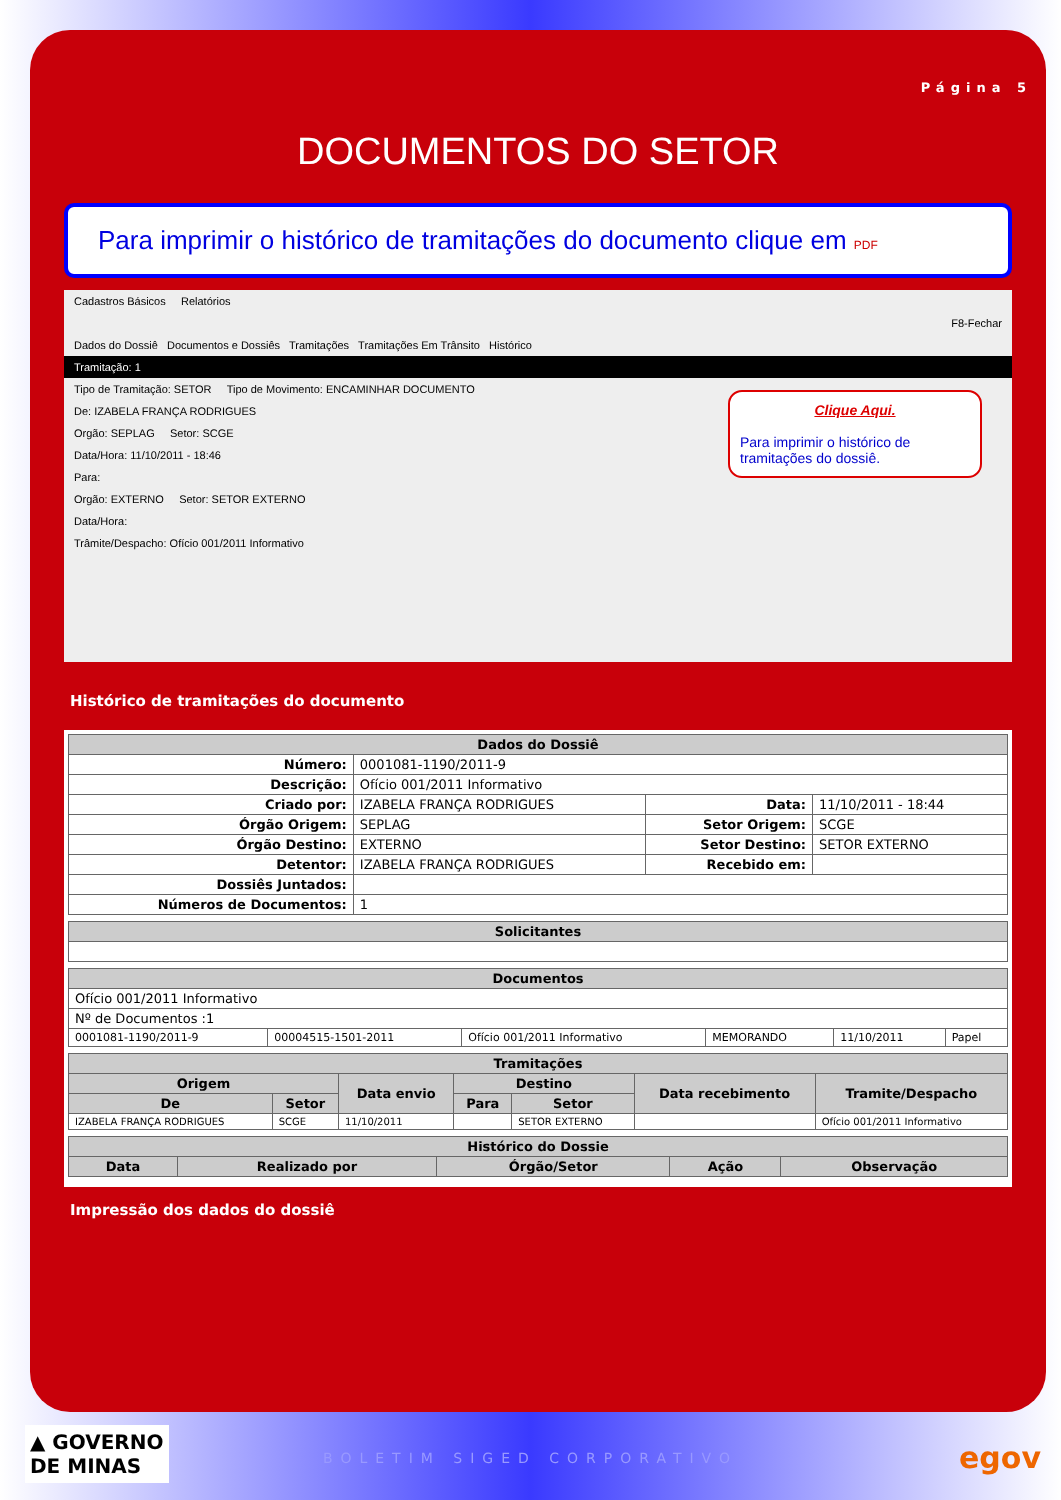Página 5
DOCUMENTOS DO SETOR
Para imprimir o histórico de tramitações do documento clique em PDF
Cadastros Básicos Relatórios
F8-Fechar
Dados do Dossiê Documentos e Dossiês Tramitações Tramitações Em Trânsito Histórico
Tramitação: 1
Tipo de Tramitação: SETOR Tipo de Movimento: ENCAMINHAR DOCUMENTO
De: IZABELA FRANÇA RODRIGUES
Orgão: SEPLAG Setor: SCGE
Data/Hora: 11/10/2011 - 18:46
Para:
Orgão: EXTERNO Setor: SETOR EXTERNO
Data/Hora:
Trâmite/Despacho: Ofício 001/2011 Informativo
Clique Aqui.
Para imprimir o histórico de tramitações do dossiê.
Histórico de tramitações do documento
| Dados do Dossiê | | | |
| --- | --- | --- | --- |
| Número: | 0001081-1190/2011-9 | | |
| Descrição: | Ofício 001/2011 Informativo | | |
| Criado por: | IZABELA FRANÇA RODRIGUES | Data: | 11/10/2011 - 18:44 |
| Órgão Origem: | SEPLAG | Setor Origem: | SCGE |
| Órgão Destino: | EXTERNO | Setor Destino: | SETOR EXTERNO |
| Detentor: | IZABELA FRANÇA RODRIGUES | Recebido em: | |
| Dossiês Juntados: | | | |
| Números de Documentos: | 1 | | |
| Solicitantes |
| --- |
| Documentos | | | | | |
| --- | --- | --- | --- | --- | --- |
| Ofício 001/2011 Informativo | | | | | |
| Nº de Documentos :1 | | | | | |
| 0001081-1190/2011-9 | 00004515-1501-2011 | Ofício 001/2011 Informativo | MEMORANDO | 11/10/2011 | Papel |
| Tramitações | | | | | | |
| --- | --- | --- | --- | --- | --- | --- |
| Origem | | Data envio | Destino | | Data recebimento | Tramite/Despacho |
| De | Setor | | Para | Setor | | |
| IZABELA FRANÇA RODRIGUES | SCGE | 11/10/2011 | | SETOR EXTERNO | | Ofício 001/2011 Informativo |
| Histórico do Dossie | | | | |
| --- | --- | --- | --- | --- |
| Data | Realizado por | Órgão/Setor | Ação | Observação |
Impressão dos dados do dossiê
▲ GOVERNO
DE MINAS
BOLETIM SIGED CORPORATIVO egov